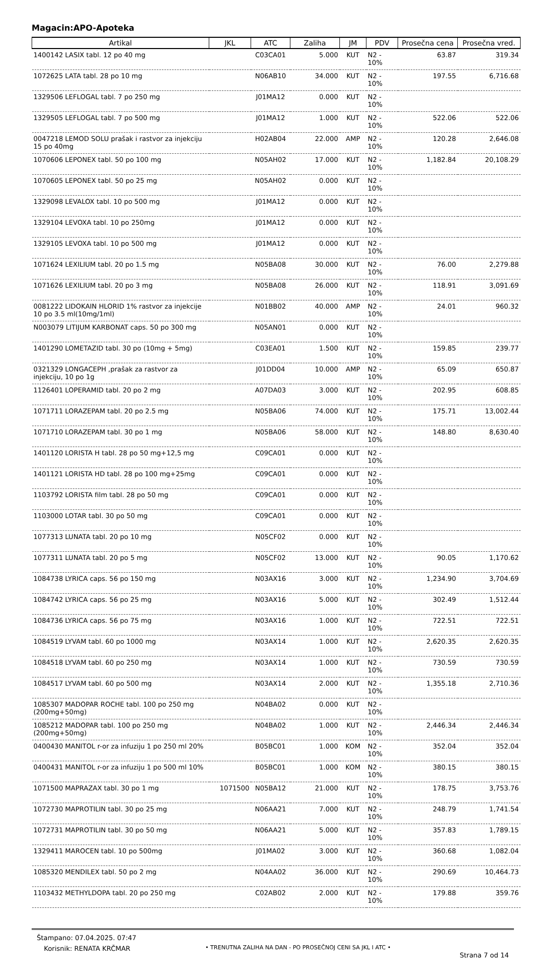Magacin:APO-Apoteka
| Artikal | JKL | ATC | Zaliha | JM | PDV | Prosečna cena | Prosečna vred. |
| --- | --- | --- | --- | --- | --- | --- | --- |
| 1400142 LASIX tabl. 12 po 40 mg | | C03CA01 | 5.000 | KUT | N2 - 10% | 63.87 | 319.34 |
| 1072625 LATA tabl. 28 po 10 mg | | N06AB10 | 34.000 | KUT | N2 - 10% | 197.55 | 6,716.68 |
| 1329506 LEFLOGAL tabl. 7 po 250 mg | | J01MA12 | 0.000 | KUT | N2 - 10% | | |
| 1329505 LEFLOGAL tabl. 7 po 500 mg | | J01MA12 | 1.000 | KUT | N2 - 10% | 522.06 | 522.06 |
| 0047218 LEMOD SOLU prašak i rastvor za injekciju 15 po 40mg | | H02AB04 | 22.000 | AMP | N2 - 10% | 120.28 | 2,646.08 |
| 1070606 LEPONEX tabl. 50 po 100 mg | | N05AH02 | 17.000 | KUT | N2 - 10% | 1,182.84 | 20,108.29 |
| 1070605 LEPONEX tabl. 50 po 25 mg | | N05AH02 | 0.000 | KUT | N2 - 10% | | |
| 1329098 LEVALOX tabl. 10 po 500 mg | | J01MA12 | 0.000 | KUT | N2 - 10% | | |
| 1329104 LEVOXA tabl. 10 po 250mg | | J01MA12 | 0.000 | KUT | N2 - 10% | | |
| 1329105 LEVOXA tabl. 10 po 500 mg | | J01MA12 | 0.000 | KUT | N2 - 10% | | |
| 1071624 LEXILIUM tabl. 20 po 1.5 mg | | N05BA08 | 30.000 | KUT | N2 - 10% | 76.00 | 2,279.88 |
| 1071626 LEXILIUM tabl. 20 po 3 mg | | N05BA08 | 26.000 | KUT | N2 - 10% | 118.91 | 3,091.69 |
| 0081222 LIDOKAIN HLORID 1% rastvor za injekcije 10 po 3.5 ml(10mg/1ml) | | N01BB02 | 40.000 | AMP | N2 - 10% | 24.01 | 960.32 |
| N003079 LITIJUM KARBONAT caps. 50 po 300 mg | | N05AN01 | 0.000 | KUT | N2 - 10% | | |
| 1401290 LOMETAZID tabl. 30 po (10mg + 5mg) | | C03EA01 | 1.500 | KUT | N2 - 10% | 159.85 | 239.77 |
| 0321329 LONGACEPH ,prašak za rastvor za injekciju, 10 po 1g | | J01DD04 | 10.000 | AMP | N2 - 10% | 65.09 | 650.87 |
| 1126401 LOPERAMID tabl. 20 po 2 mg | | A07DA03 | 3.000 | KUT | N2 - 10% | 202.95 | 608.85 |
| 1071711 LORAZEPAM tabl. 20 po 2.5 mg | | N05BA06 | 74.000 | KUT | N2 - 10% | 175.71 | 13,002.44 |
| 1071710 LORAZEPAM tabl. 30 po 1 mg | | N05BA06 | 58.000 | KUT | N2 - 10% | 148.80 | 8,630.40 |
| 1401120 LORISTA H tabl. 28 po 50 mg+12,5 mg | | C09CA01 | 0.000 | KUT | N2 - 10% | | |
| 1401121 LORISTA HD tabl. 28 po 100 mg+25mg | | C09CA01 | 0.000 | KUT | N2 - 10% | | |
| 1103792 LORISTA film tabl. 28 po 50 mg | | C09CA01 | 0.000 | KUT | N2 - 10% | | |
| 1103000 LOTAR tabl. 30 po 50 mg | | C09CA01 | 0.000 | KUT | N2 - 10% | | |
| 1077313 LUNATA tabl. 20 po 10 mg | | N05CF02 | 0.000 | KUT | N2 - 10% | | |
| 1077311 LUNATA tabl. 20 po 5 mg | | N05CF02 | 13.000 | KUT | N2 - 10% | 90.05 | 1,170.62 |
| 1084738 LYRICA caps. 56 po 150 mg | | N03AX16 | 3.000 | KUT | N2 - 10% | 1,234.90 | 3,704.69 |
| 1084742 LYRICA caps. 56 po 25 mg | | N03AX16 | 5.000 | KUT | N2 - 10% | 302.49 | 1,512.44 |
| 1084736 LYRICA caps. 56 po 75 mg | | N03AX16 | 1.000 | KUT | N2 - 10% | 722.51 | 722.51 |
| 1084519 LYVAM tabl. 60 po 1000 mg | | N03AX14 | 1.000 | KUT | N2 - 10% | 2,620.35 | 2,620.35 |
| 1084518 LYVAM tabl. 60 po 250 mg | | N03AX14 | 1.000 | KUT | N2 - 10% | 730.59 | 730.59 |
| 1084517 LYVAM tabl. 60 po 500 mg | | N03AX14 | 2.000 | KUT | N2 - 10% | 1,355.18 | 2,710.36 |
| 1085307 MADOPAR ROCHE tabl. 100 po 250 mg (200mg+50mg) | | N04BA02 | 0.000 | KUT | N2 - 10% | | |
| 1085212 MADOPAR tabl. 100 po 250 mg (200mg+50mg) | | N04BA02 | 1.000 | KUT | N2 - 10% | 2,446.34 | 2,446.34 |
| 0400430 MANITOL r-or za infuziju 1 po 250 ml 20% | | B05BC01 | 1.000 | KOM | N2 - 10% | 352.04 | 352.04 |
| 0400431 MANITOL r-or za infuziju 1 po 500 ml 10% | | B05BC01 | 1.000 | KOM | N2 - 10% | 380.15 | 380.15 |
| 1071500 MAPRAZAX tabl. 30 po 1 mg | 1071500 | N05BA12 | 21.000 | KUT | N2 - 10% | 178.75 | 3,753.76 |
| 1072730 MAPROTILIN tabl. 30 po 25 mg | | N06AA21 | 7.000 | KUT | N2 - 10% | 248.79 | 1,741.54 |
| 1072731 MAPROTILIN tabl. 30 po 50 mg | | N06AA21 | 5.000 | KUT | N2 - 10% | 357.83 | 1,789.15 |
| 1329411 MAROCEN tabl. 10 po 500mg | | J01MA02 | 3.000 | KUT | N2 - 10% | 360.68 | 1,082.04 |
| 1085320 MENDILEX tabl. 50 po 2 mg | | N04AA02 | 36.000 | KUT | N2 - 10% | 290.69 | 10,464.73 |
| 1103432 METHYLDOPA tabl. 20 po 250 mg | | C02AB02 | 2.000 | KUT | N2 - 10% | 179.88 | 359.76 |
Štampano: 07.04.2025. 07:47
Korisnik: RENATA KRČMAR
• TRENUTNA ZALIHA NA DAN - PO PROSEČNOJ CENI SA JKL I ATC •
Strana 7 od 14